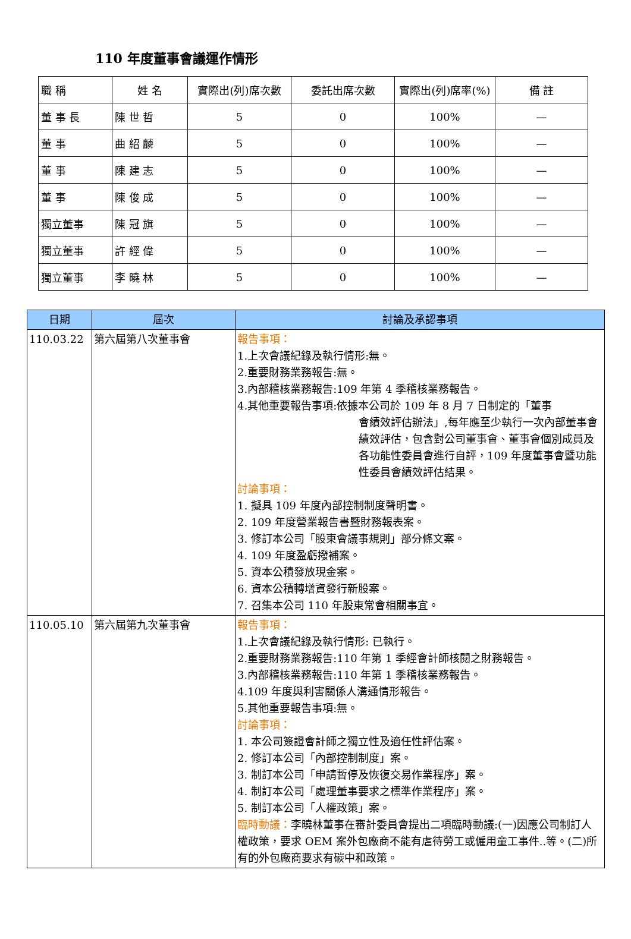110 年度董事會議運作情形
| 職 稱 | 姓 名 | 實際出(列)席次數 | 委託出席次數 | 實際出(列)席率(%) | 備 註 |
| --- | --- | --- | --- | --- | --- |
| 董 事 長 | 陳 世 哲 | 5 | 0 | 100% | — |
| 董 事 | 曲 紹 麟 | 5 | 0 | 100% | — |
| 董 事 | 陳 建 志 | 5 | 0 | 100% | — |
| 董 事 | 陳 俊 成 | 5 | 0 | 100% | — |
| 獨立董事 | 陳 冠 旗 | 5 | 0 | 100% | — |
| 獨立董事 | 許 經 偉 | 5 | 0 | 100% | — |
| 獨立董事 | 李 曉 林 | 5 | 0 | 100% | — |
| 日期 | 屆次 | 討論及承認事項 |
| --- | --- | --- |
| 110.03.22 | 第六屆第八次董事會 | 報告事項： 1.上次會議紀錄及執行情形:無。 2.重要財務業務報告:無。 3.內部稽核業務報告:109 年第 4 季稽核業務報告。 4.其他重要報告事項:依據本公司於 109 年 8 月 7 日制定的「董事 會績效評估辦法」,每年應至少執行一次內部董事會績效評估，包含對公司董事會、董事會個別成員及各功能性委員會進行自評，109 年度董事會暨功能性委員會績效評估結果。 討論事項： 1. 擬具 109 年度內部控制制度聲明書。 2. 109 年度營業報告書暨財務報表案。 3. 修訂本公司「股東會議事規則」部分條文案。 4. 109 年度盈虧撥補案。 5. 資本公積發放現金案。 6. 資本公積轉增資發行新股案。 7. 召集本公司 110 年股東常會相關事宜。 |
| 110.05.10 | 第六屆第九次董事會 | 報告事項： 1.上次會議紀錄及執行情形: 已執行。 2.重要財務業務報告:110 年第 1 季經會計師核閱之財務報告。 3.內部稽核業務報告:110 年第 1 季稽核業務報告。 4.109 年度與利害關係人溝通情形報告。 5.其他重要報告事項:無。 討論事項： 1. 本公司簽證會計師之獨立性及適任性評估案。 2. 修訂本公司「內部控制制度」案。 3. 制訂本公司「申請暫停及恢復交易作業程序」案。 4. 制訂本公司「處理董事要求之標準作業程序」案。 5. 制訂本公司「人權政策」案。 臨時動議： 李曉林董事在審計委員會提出二項臨時動議:(一)因應公司制訂人權政策，要求 OEM 案外包廠商不能有虐待勞工或僱用童工事件..等。(二)所有的外包廠商要求有碳中和政策。 |